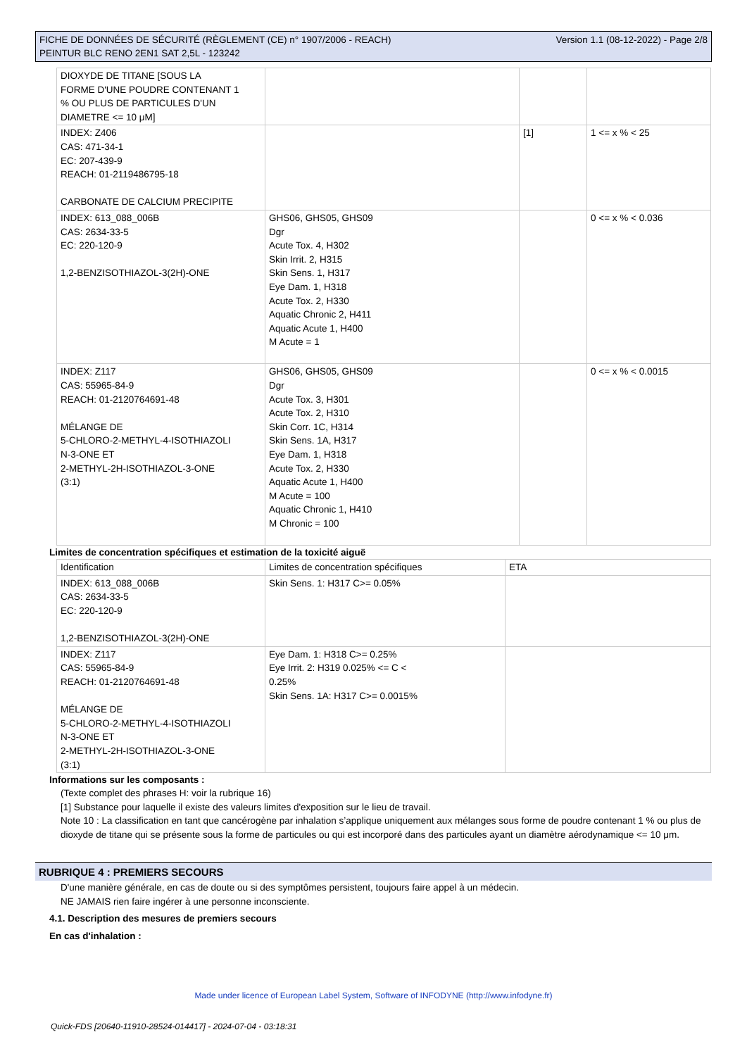FICHE DE DONNÉES DE SÉCURITÉ (RÈGLEMENT (CE) n° 1907/2006 - REACH)
PEINTUR BLC RENO 2EN1 SAT 2,5L - 123242
Version 1.1 (08-12-2022) - Page 2/8
| DIOXYDE DE TITANE [SOUS LA FORME D'UNE POUDRE CONTENANT 1 % OU PLUS DE PARTICULES D'UN DIAMETRE <= 10 μM] | | | |
| INDEX: Z406 CAS: 471-34-1 EC: 207-439-9 REACH: 01-2119486795-18 CARBONATE DE CALCIUM PRECIPITE | | [1] | 1 <= x % < 25 |
| INDEX: 613_088_006B CAS: 2634-33-5 EC: 220-120-9 1,2-BENZISOTHIAZOL-3(2H)-ONE | GHS06, GHS05, GHS09 Dgr Acute Tox. 4, H302 Skin Irrit. 2, H315 Skin Sens. 1, H317 Eye Dam. 1, H318 Acute Tox. 2, H330 Aquatic Chronic 2, H411 Aquatic Acute 1, H400 M Acute = 1 | | 0 <= x % < 0.036 |
| INDEX: Z117 CAS: 55965-84-9 REACH: 01-2120764691-48 MÉLANGE DE 5-CHLORO-2-METHYL-4-ISOTHIAZOLI N-3-ONE ET 2-METHYL-2H-ISOTHIAZOL-3-ONE (3:1) | GHS06, GHS05, GHS09 Dgr Acute Tox. 3, H301 Acute Tox. 2, H310 Skin Corr. 1C, H314 Skin Sens. 1A, H317 Eye Dam. 1, H318 Acute Tox. 2, H330 Aquatic Acute 1, H400 M Acute = 100 Aquatic Chronic 1, H410 M Chronic = 100 | | 0 <= x % < 0.0015 |
Limites de concentration spécifiques et estimation de la toxicité aiguë
| Identification | Limites de concentration spécifiques | ETA |
| --- | --- | --- |
| INDEX: 613_088_006B CAS: 2634-33-5 EC: 220-120-9 1,2-BENZISOTHIAZOL-3(2H)-ONE | Skin Sens. 1: H317 C>= 0.05% | |
| INDEX: Z117 CAS: 55965-84-9 REACH: 01-2120764691-48 MÉLANGE DE 5-CHLORO-2-METHYL-4-ISOTHIAZOLI N-3-ONE ET 2-METHYL-2H-ISOTHIAZOL-3-ONE (3:1) | Eye Dam. 1: H318 C>= 0.25% Eye Irrit. 2: H319 0.025% <= C < 0.25% Skin Sens. 1A: H317 C>= 0.0015% | |
Informations sur les composants :
(Texte complet des phrases H: voir la rubrique 16)
[1] Substance pour laquelle il existe des valeurs limites d'exposition sur le lieu de travail.
Note 10 : La classification en tant que cancérogène par inhalation s’applique uniquement aux mélanges sous forme de poudre contenant 1 % ou plus de dioxyde de titane qui se présente sous la forme de particules ou qui est incorporé dans des particules ayant un diamètre aérodynamique <= 10 μm.
RUBRIQUE 4 : PREMIERS SECOURS
D'une manière générale, en cas de doute ou si des symptômes persistent, toujours faire appel à un médecin.
NE JAMAIS rien faire ingérer à une personne inconsciente.
4.1. Description des mesures de premiers secours
En cas d'inhalation :
Made under licence of European Label System, Software of INFODYNE (http://www.infodyne.fr)
Quick-FDS [20640-11910-28524-014417] - 2024-07-04 - 03:18:31